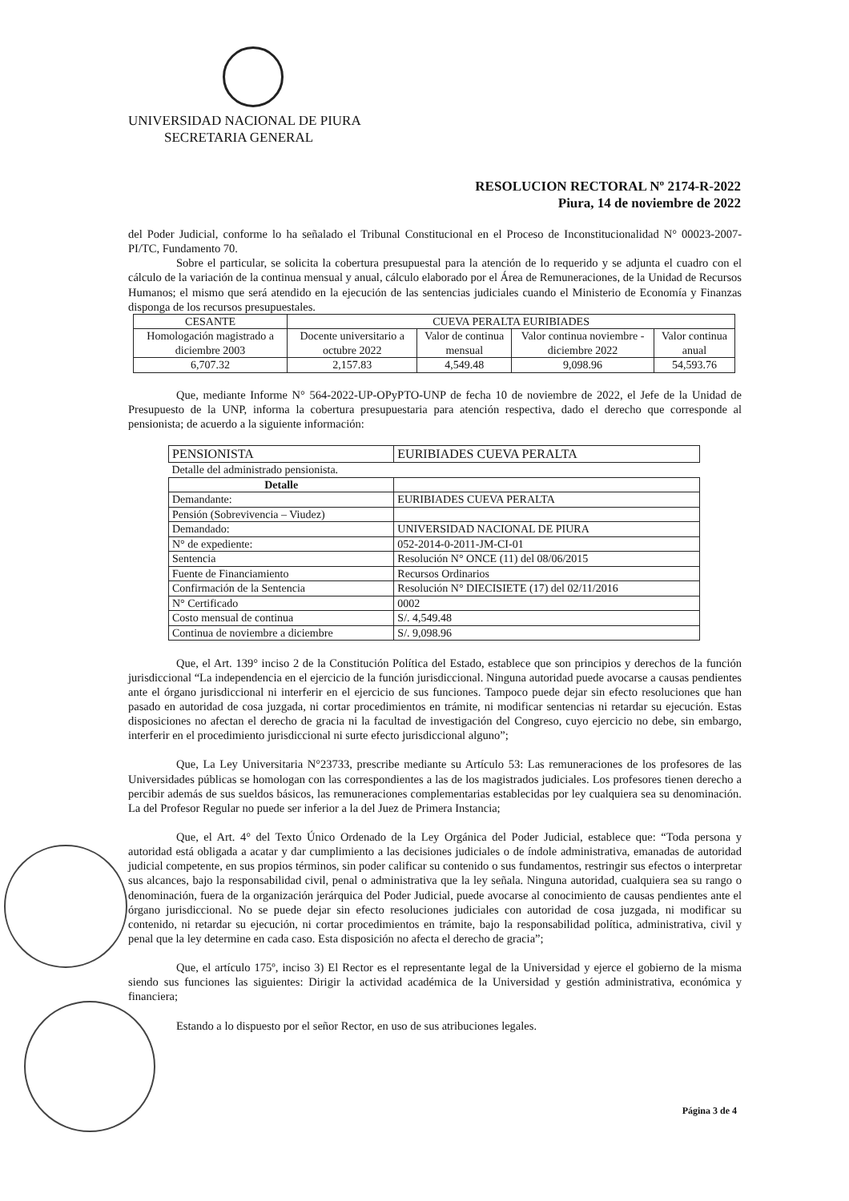UNIVERSIDAD NACIONAL DE PIURA
SECRETARIA GENERAL
RESOLUCION RECTORAL Nº 2174-R-2022
Piura, 14 de noviembre de 2022
del Poder Judicial, conforme lo ha señalado el Tribunal Constitucional en el Proceso de Inconstitucionalidad N° 00023-2007-PI/TC, Fundamento 70.
Sobre el particular, se solicita la cobertura presupuestal para la atención de lo requerido y se adjunta el cuadro con el cálculo de la variación de la continua mensual y anual, cálculo elaborado por el Área de Remuneraciones, de la Unidad de Recursos Humanos; el mismo que será atendido en la ejecución de las sentencias judiciales cuando el Ministerio de Economía y Finanzas disponga de los recursos presupuestales.
| CESANTE | CUEVA PERALTA EURIBIADES | | | |
| --- | --- | --- | --- | --- |
| Homologación magistrado a diciembre 2003 | Docente universitario a octubre 2022 | Valor de continua mensual | Valor continua noviembre -diciembre 2022 | Valor continua anual |
| 6,707.32 | 2,157.83 | 4,549.48 | 9,098.96 | 54,593.76 |
Que, mediante Informe N° 564-2022-UP-OPyPTO-UNP de fecha 10 de noviembre de 2022, el Jefe de la Unidad de Presupuesto de la UNP, informa la cobertura presupuestaria para atención respectiva, dado el derecho que corresponde al pensionista; de acuerdo a la siguiente información:
| PENSIONISTA | EURIBIADES CUEVA PERALTA |
| Detalle del administrado pensionista. | |
| Detalle | |
| Demandante: | EURIBIADES CUEVA PERALTA |
| Pensión (Sobrevivencia – Viudez) | |
| Demandado: | UNIVERSIDAD NACIONAL DE PIURA |
| N° de expediente: | 052-2014-0-2011-JM-CI-01 |
| Sentencia | Resolución N° ONCE (11) del 08/06/2015 |
| Fuente de Financiamiento | Recursos Ordinarios |
| Confirmación de la Sentencia | Resolución N° DIECISIETE (17) del 02/11/2016 |
| N° Certificado | 0002 |
| Costo mensual de continua | S/. 4,549.48 |
| Continua de noviembre a diciembre | S/. 9,098.96 |
Que, el Art. 139° inciso 2 de la Constitución Política del Estado, establece que son principios y derechos de la función jurisdiccional “La independencia en el ejercicio de la función jurisdiccional. Ninguna autoridad puede avocarse a causas pendientes ante el órgano jurisdiccional ni interferir en el ejercicio de sus funciones. Tampoco puede dejar sin efecto resoluciones que han pasado en autoridad de cosa juzgada, ni cortar procedimientos en trámite, ni modificar sentencias ni retardar su ejecución. Estas disposiciones no afectan el derecho de gracia ni la facultad de investigación del Congreso, cuyo ejercicio no debe, sin embargo, interferir en el procedimiento jurisdiccional ni surte efecto jurisdiccional alguno”;
Que, La Ley Universitaria N°23733, prescribe mediante su Artículo 53: Las remuneraciones de los profesores de las Universidades públicas se homologan con las correspondientes a las de los magistrados judiciales. Los profesores tienen derecho a percibir además de sus sueldos básicos, las remuneraciones complementarias establecidas por ley cualquiera sea su denominación. La del Profesor Regular no puede ser inferior a la del Juez de Primera Instancia;
Que, el Art. 4° del Texto Único Ordenado de la Ley Orgánica del Poder Judicial, establece que: “Toda persona y autoridad está obligada a acatar y dar cumplimiento a las decisiones judiciales o de índole administrativa, emanadas de autoridad judicial competente, en sus propios términos, sin poder calificar su contenido o sus fundamentos, restringir sus efectos o interpretar sus alcances, bajo la responsabilidad civil, penal o administrativa que la ley señala. Ninguna autoridad, cualquiera sea su rango o denominación, fuera de la organización jerárquica del Poder Judicial, puede avocarse al conocimiento de causas pendientes ante el órgano jurisdiccional. No se puede dejar sin efecto resoluciones judiciales con autoridad de cosa juzgada, ni modificar su contenido, ni retardar su ejecución, ni cortar procedimientos en trámite, bajo la responsabilidad política, administrativa, civil y penal que la ley determine en cada caso. Esta disposición no afecta el derecho de gracia”;
Que, el artículo 175º, inciso 3) El Rector es el representante legal de la Universidad y ejerce el gobierno de la misma siendo sus funciones las siguientes: Dirigir la actividad académica de la Universidad y gestión administrativa, económica y financiera;
Estando a lo dispuesto por el señor Rector, en uso de sus atribuciones legales.
Página 3 de 4